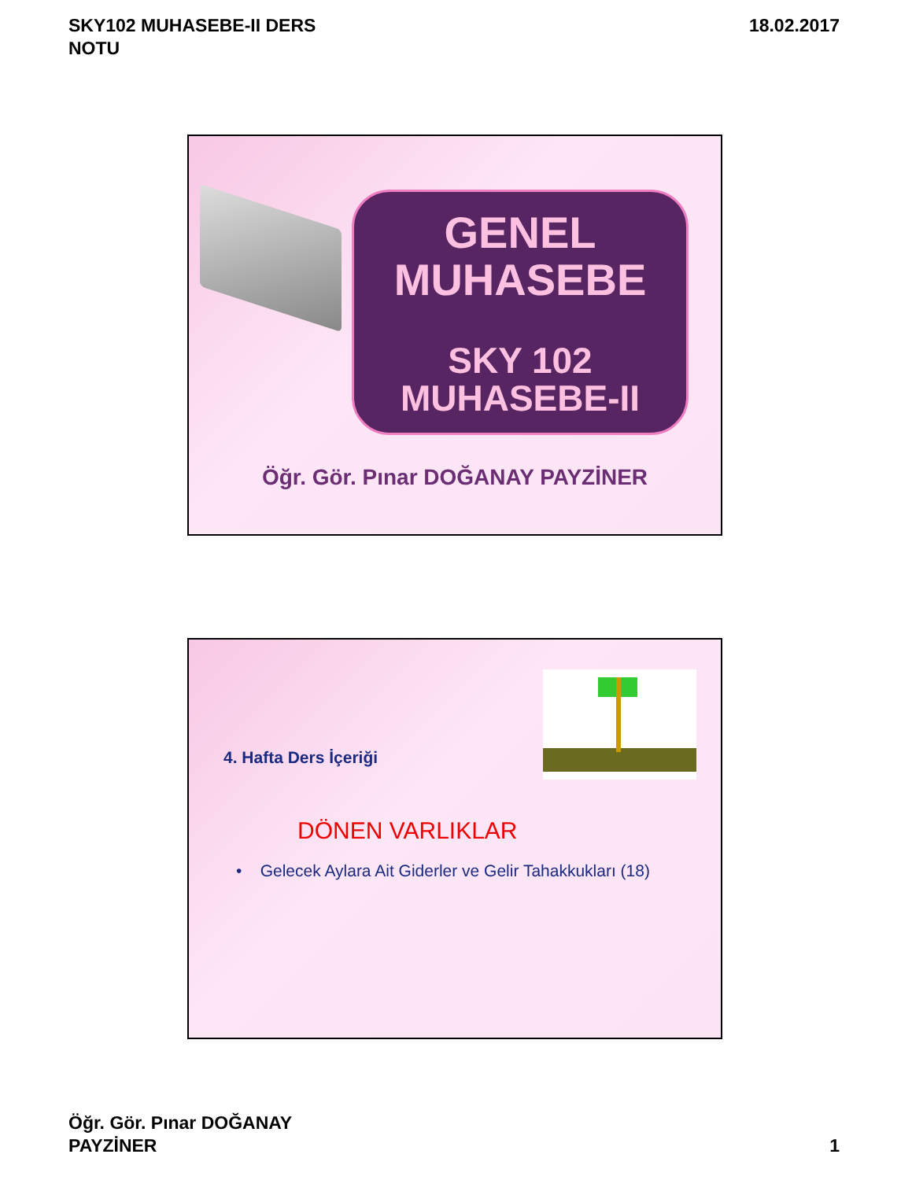SKY102 MUHASEBE-II DERS
NOTU
18.02.2017
GENEL
MUHASEBE
SKY 102
MUHASEBE-II
Öğr. Gör. Pınar DOĞANAY PAYZİNER
4. Hafta Ders İçeriği
DÖNEN VARLIKLAR
• Gelecek Aylara Ait Giderler ve Gelir Tahakkukları (18)
Öğr. Gör. Pınar DOĞANAY
PAYZİNER
1